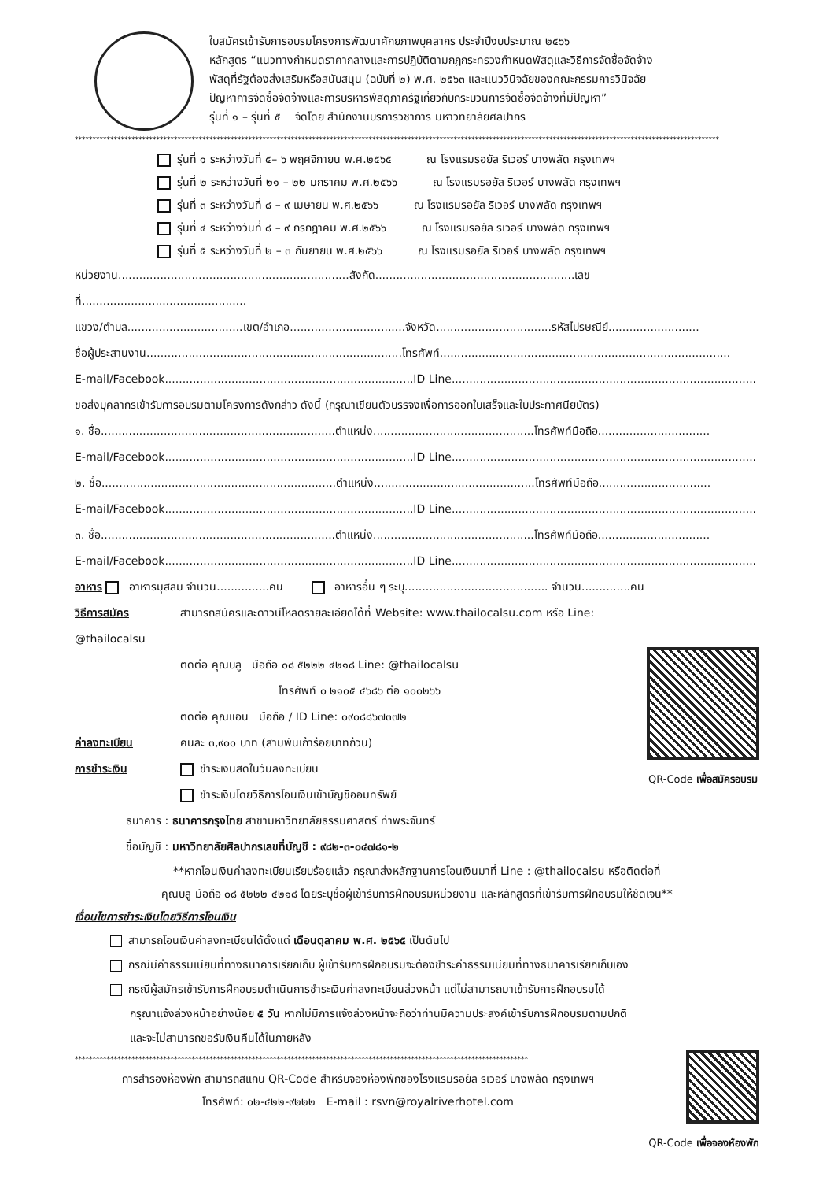ใบสมัครเข้ารับการอบรมโครงการพัฒนาศักยภาพบุคลากร ประจำปีงบประมาณ ๒๕๖๖
หลักสูตร “แนวทางกำหนดราคากลางและการปฏิบัติตามกฎกระทรวงกำหนดพัสดุและวิธีการจัดซื้อจัดจ้าง
พัสดุที่รัฐต้องส่งเสริมหรือสนับสนุน (ฉบับที่ ๒) พ.ศ. ๒๕๖๓ และแนววินิจฉัยของคณะกรรมการวินิจฉัย
ปัญหาการจัดซื้อจัดจ้างและการบริหารพัสดุภาครัฐเกี่ยวกับกระบวนการจัดซื้อจัดจ้างที่มีปัญหา”
รุ่นที่ ๑ – รุ่นที่ ๕ จัดโดย สำนักงานบริการวิชาการ มหาวิทยาลัยศิลปากร
**************************************************************************************************************************************************************************************
รุ่นที่ ๑ ระหว่างวันที่ ๕– ๖ พฤศจิกายน พ.ศ.๒๕๖๕ ณ โรงแรมรอยัล ริเวอร์ บางพลัด กรุงเทพฯ
รุ่นที่ ๒ ระหว่างวันที่ ๒๑ – ๒๒ มกราคม พ.ศ.๒๕๖๖ ณ โรงแรมรอยัล ริเวอร์ บางพลัด กรุงเทพฯ
รุ่นที่ ๓ ระหว่างวันที่ ๘ – ๙ เมษายน พ.ศ.๒๕๖๖ ณ โรงแรมรอยัล ริเวอร์ บางพลัด กรุงเทพฯ
รุ่นที่ ๔ ระหว่างวันที่ ๘ – ๙ กรกฎาคม พ.ศ.๒๕๖๖ ณ โรงแรมรอยัล ริเวอร์ บางพลัด กรุงเทพฯ
รุ่นที่ ๕ ระหว่างวันที่ ๒ – ๓ กันยายน พ.ศ.๒๕๖๖ ณ โรงแรมรอยัล ริเวอร์ บางพลัด กรุงเทพฯ
หน่วยงาน..................................................................สังกัด.........................................................เลขที่...............................................
แขวง/ตำบล.................................เขต/อำเภอ.................................จังหวัด.................................รหัสไปรษณีย์..........................
ชื่อผู้ประสานงาน.........................................................................โทรศัพท์...................................................................................
E-mail/Facebook.......................................................................ID Line.......................................................................................
ขอส่งบุคลากรเข้ารับการอบรมตามโครงการดังกล่าว ดังนี้ (กรุณาเขียนตัวบรรจงเพื่อการออกใบเสร็จและใบประกาศนียบัตร)
๑. ชื่อ...................................................................ตำแหน่ง..............................................โทรศัพท์มือถือ................................
E-mail/Facebook.......................................................................ID Line.......................................................................................
๒. ชื่อ...................................................................ตำแหน่ง..............................................โทรศัพท์มือถือ................................
E-mail/Facebook.......................................................................ID Line.......................................................................................
๓. ชื่อ...................................................................ตำแหน่ง..............................................โทรศัพท์มือถือ................................
E-mail/Facebook.......................................................................ID Line.......................................................................................
อาหาร อาหารมุสลิม จำนวน...............คน อาหารอื่น ๆ ระบุ......................................... จำนวน..............คน
วิธีการสมัคร สามารถสมัครและดาวน์โหลดรายละเอียดได้ที่ Website: www.thailocalsu.com หรือ Line: @thailocalsu
ติดต่อ คุณบลู มือถือ ๐๘ ๕๒๒๒ ๔๒๑๘ Line: @thailocalsu
โทรศัพท์ ๐ ๒๑๐๕ ๔๖๘๖ ต่อ ๑๐๐๒๖๖
ติดต่อ คุณแอน มือถือ / ID Line: ๐๙๐๘๘๖๗๓๗๒
ค่าลงทะเบียน คนละ ๓,๙๐๐ บาท (สามพันเก้าร้อยบาทถ้วน)
การชำระเงิน ชำระเงินสดในวันลงทะเบียน
ชำระเงินโดยวิธีการโอนเงินเข้าบัญชีออมทรัพย์
ธนาคาร : ธนาคารกรุงไทย สาขามหาวิทยาลัยธรรมศาสตร์ ท่าพระจันทร์
ชื่อบัญชี : มหาวิทยาลัยศิลปากรเลขที่บัญชี : ๙๘๒-๓-๐๔๗๘๑-๒
QR-Code เพื่อสมัครอบรม
**หากโอนเงินค่าลงทะเบียนเรียบร้อยแล้ว กรุณาส่งหลักฐานการโอนเงินมาที่ Line : @thailocalsu หรือติดต่อที่
คุณบลู มือถือ ๐๘ ๕๒๒๒ ๔๒๑๘ โดยระบุชื่อผู้เข้ารับการฝึกอบรมหน่วยงาน และหลักสูตรที่เข้ารับการฝึกอบรมให้ชัดเจน**
เงื่อนไขการชำระเงินโดยวิธีการโอนเงิน
สามารถโอนเงินค่าลงทะเบียนได้ตั้งแต่ เดือนตุลาคม พ.ศ. ๒๕๖๕ เป็นต้นไป
กรณีมีค่าธรรมเนียมที่ทางธนาคารเรียกเก็บ ผู้เข้ารับการฝึกอบรมจะต้องชำระค่าธรรมเนียมที่ทางธนาคารเรียกเก็บเอง
กรณีผู้สมัครเข้ารับการฝึกอบรมดำเนินการชำระเงินค่าลงทะเบียนล่วงหน้า แต่ไม่สามารถมาเข้ารับการฝึกอบรมได้
กรุณาแจ้งล่วงหน้าอย่างน้อย ๕ วัน หากไม่มีการแจ้งล่วงหน้าจะถือว่าท่านมีความประสงค์เข้ารับการฝึกอบรมตามปกติ
และจะไม่สามารถขอรับเงินคืนได้ในภายหลัง
********************************************************************************************************************************
การสำรองห้องพัก สามารถสแกน QR-Code สำหรับจองห้องพักของโรงแรมรอยัล ริเวอร์ บางพลัด กรุงเทพฯ
โทรศัพท์: ๐๒-๔๒๒-๙๒๒๒ E-mail : rsvn@royalriverhotel.com
QR-Code เพื่อจองห้องพัก